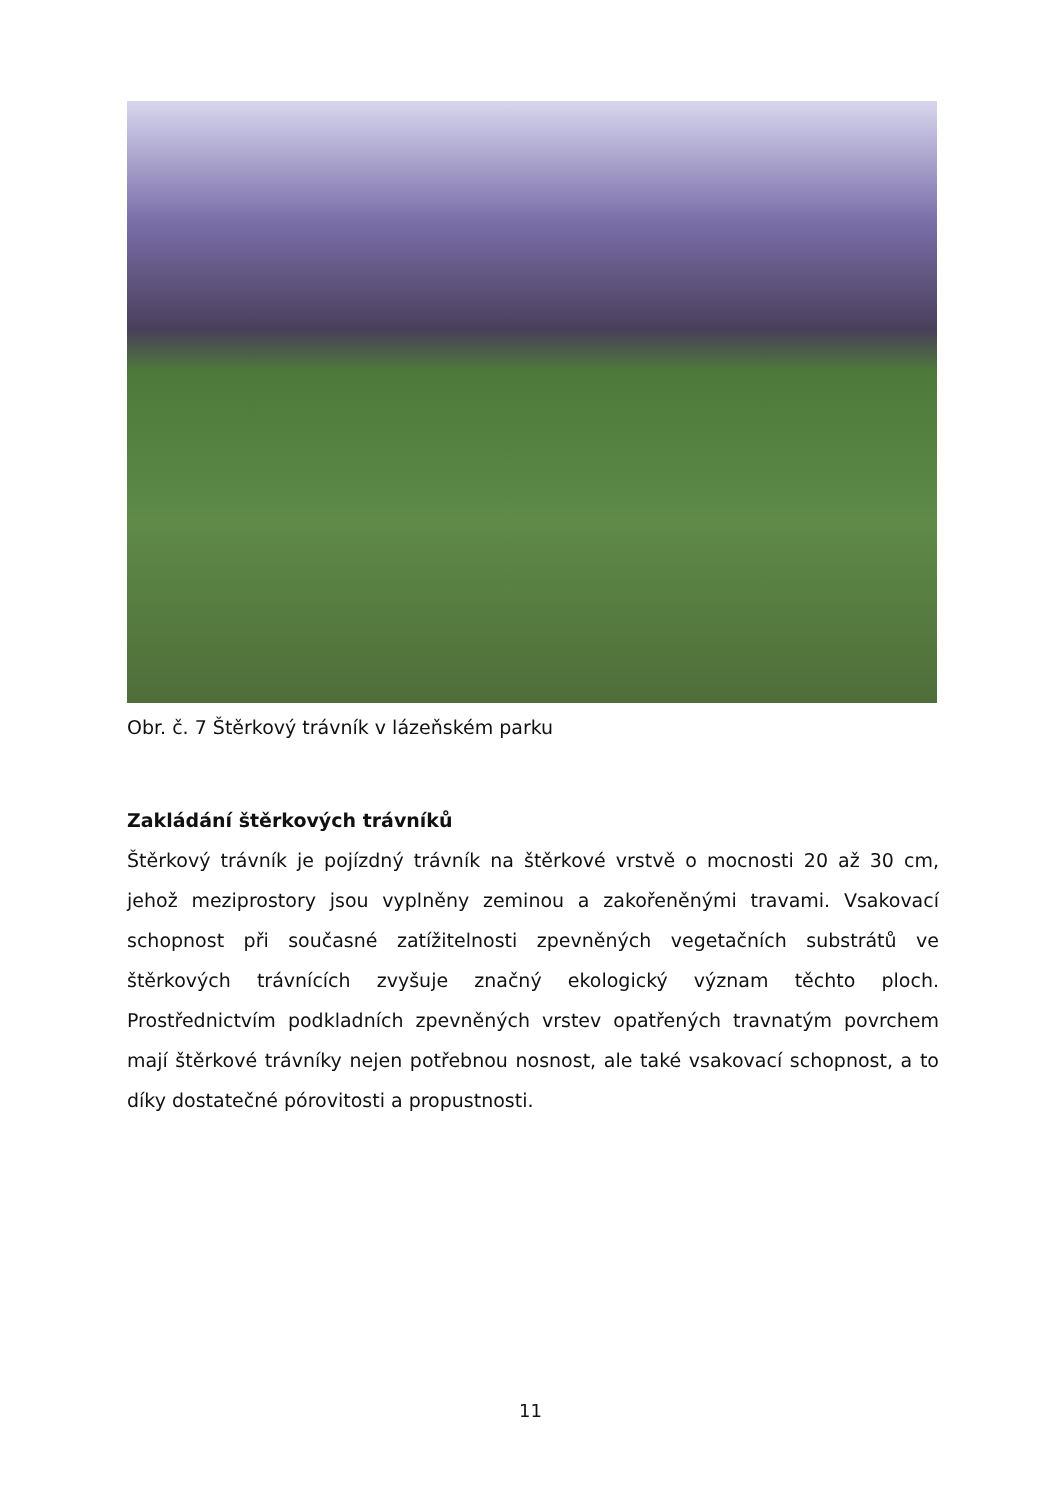Obr. č. 7 Štěrkový trávník v lázeňském parku
Zakládání štěrkových trávníků
Štěrkový trávník je pojízdný trávník na štěrkové vrstvě o mocnosti 20 až 30 cm, jehož meziprostory jsou vyplněny zeminou a zakořeněnými travami. Vsakovací schopnost při současné zatížitelnosti zpevněných vegetačních substrátů ve štěrkových trávnících zvyšuje značný ekologický význam těchto ploch. Prostřednictvím podkladních zpevněných vrstev opatřených travnatým povrchem mají štěrkové trávníky nejen potřebnou nosnost, ale také vsakovací schopnost, a to díky dostatečné pórovitosti a propustnosti.
11